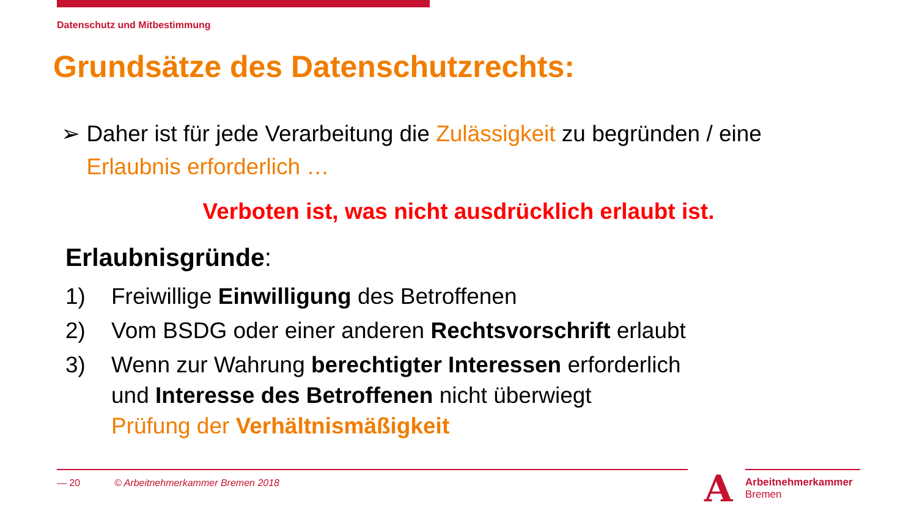Datenschutz und Mitbestimmung
Grundsätze des Datenschutzrechts:
➢ Daher ist für jede Verarbeitung die Zulässigkeit zu begründen / eine Erlaubnis erforderlich …
Verboten ist, was nicht ausdrücklich erlaubt ist.
Erlaubnisgründe:
1) Freiwillige Einwilligung des Betroffenen
2) Vom BSDG oder einer anderen Rechtsvorschrift erlaubt
3) Wenn zur Wahrung berechtigter Interessen erforderlich
und Interesse des Betroffenen nicht überwiegt
Prüfung der Verhältnismäßigkeit
— 20
© Arbeitnehmerkammer Bremen 2018
A
Arbeitnehmerkammer
Bremen